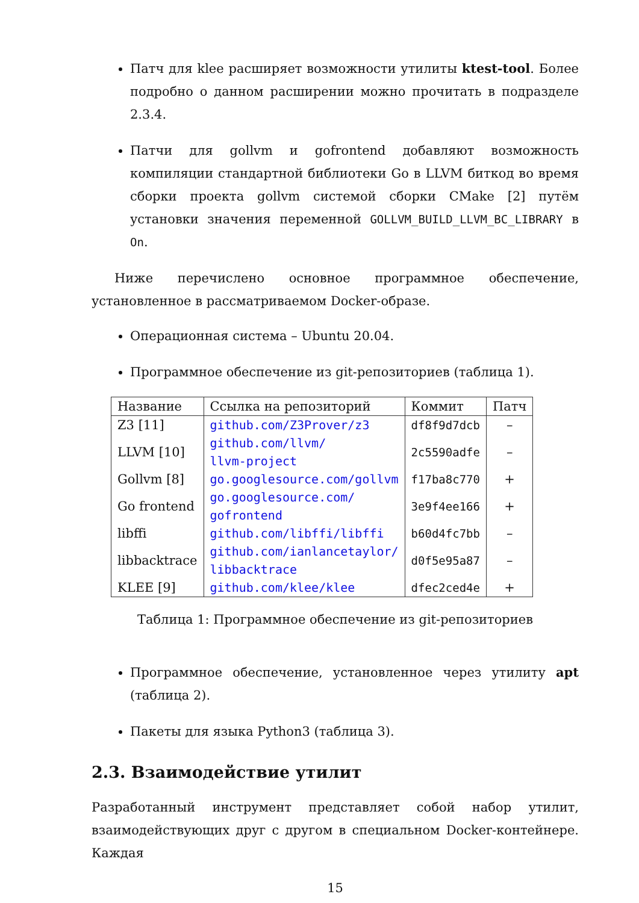Патч для klee расширяет возможности утилиты ktest-tool. Более подробно о данном расширении можно прочитать в подразделе 2.3.4.
Патчи для gollvm и gofrontend добавляют возможность компиляции стандартной библиотеки Go в LLVM биткод во время сборки проекта gollvm системой сборки CMake [2] путём установки значения переменной GOLLVM_BUILD_LLVM_BC_LIBRARY в On.
Ниже перечислено основное программное обеспечение, установленное в рассматриваемом Docker-образе.
Операционная система – Ubuntu 20.04.
Программное обеспечение из git-репозиториев (таблица 1).
| Название | Ссылка на репозиторий | Коммит | Патч |
| --- | --- | --- | --- |
| Z3 [11] | github.com/Z3Prover/z3 | df8f9d7dcb | – |
| LLVM [10] | github.com/llvm/ llvm-project | 2c5590adfe | – |
| Gollvm [8] | go.googlesource.com/gollvm | f17ba8c770 | + |
| Go frontend | go.googlesource.com/ gofrontend | 3e9f4ee166 | + |
| libffi | github.com/libffi/libffi | b60d4fc7bb | – |
| libbacktrace | github.com/ianlancetaylor/ libbacktrace | d0f5e95a87 | – |
| KLEE [9] | github.com/klee/klee | dfec2ced4e | + |
Таблица 1: Программное обеспечение из git-репозиториев
Программное обеспечение, установленное через утилиту apt (таблица 2).
Пакеты для языка Python3 (таблица 3).
2.3. Взаимодействие утилит
Разработанный инструмент представляет собой набор утилит, взаимодействующих друг с другом в специальном Docker-контейнере. Каждая
15